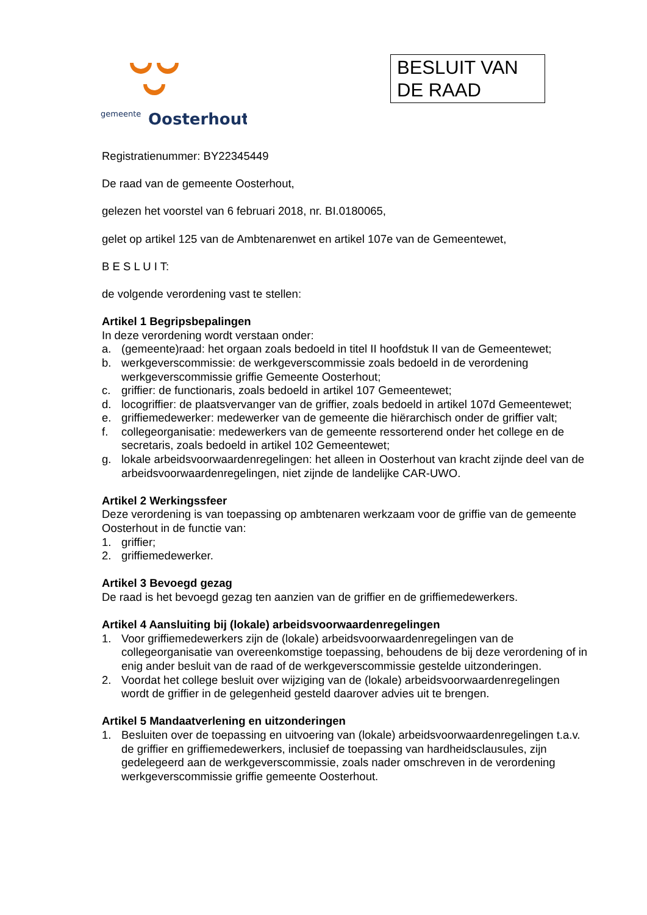gemeente
Oosterhout
BESLUIT VAN DE RAAD
Registratienummer: BY22345449
De raad van de gemeente Oosterhout,
gelezen het voorstel van 6 februari 2018, nr. BI.0180065,
gelet op artikel 125 van de Ambtenarenwet en artikel 107e van de Gemeentewet,
B E S L U I T:
de volgende verordening vast te stellen:
Artikel 1 Begripsbepalingen
In deze verordening wordt verstaan onder:
a. (gemeente)raad: het orgaan zoals bedoeld in titel II hoofdstuk II van de Gemeentewet;
b. werkgeverscommissie: de werkgeverscommissie zoals bedoeld in de verordening werkgeverscommissie griffie Gemeente Oosterhout;
c. griffier: de functionaris, zoals bedoeld in artikel 107 Gemeentewet;
d. locogriffier: de plaatsvervanger van de griffier, zoals bedoeld in artikel 107d Gemeentewet;
e. griffiemedewerker: medewerker van de gemeente die hiërarchisch onder de griffier valt;
f. collegeorganisatie: medewerkers van de gemeente ressorterend onder het college en de secretaris, zoals bedoeld in artikel 102 Gemeentewet;
g. lokale arbeidsvoorwaardenregelingen: het alleen in Oosterhout van kracht zijnde deel van de arbeidsvoorwaardenregelingen, niet zijnde de landelijke CAR-UWO.
Artikel 2 Werkingssfeer
Deze verordening is van toepassing op ambtenaren werkzaam voor de griffie van de gemeente Oosterhout in de functie van:
1. griffier;
2. griffiemedewerker.
Artikel 3 Bevoegd gezag
De raad is het bevoegd gezag ten aanzien van de griffier en de griffiemedewerkers.
Artikel 4 Aansluiting bij (lokale) arbeidsvoorwaardenregelingen
1. Voor griffiemedewerkers zijn de (lokale) arbeidsvoorwaardenregelingen van de collegeorganisatie van overeenkomstige toepassing, behoudens de bij deze verordening of in enig ander besluit van de raad of de werkgeverscommissie gestelde uitzonderingen.
2. Voordat het college besluit over wijziging van de (lokale) arbeidsvoorwaardenregelingen wordt de griffier in de gelegenheid gesteld daarover advies uit te brengen.
Artikel 5 Mandaatverlening en uitzonderingen
1. Besluiten over de toepassing en uitvoering van (lokale) arbeidsvoorwaardenregelingen t.a.v. de griffier en griffiemedewerkers, inclusief de toepassing van hardheidsclausules, zijn gedelegeerd aan de werkgeverscommissie, zoals nader omschreven in de verordening werkgeverscommissie griffie gemeente Oosterhout.